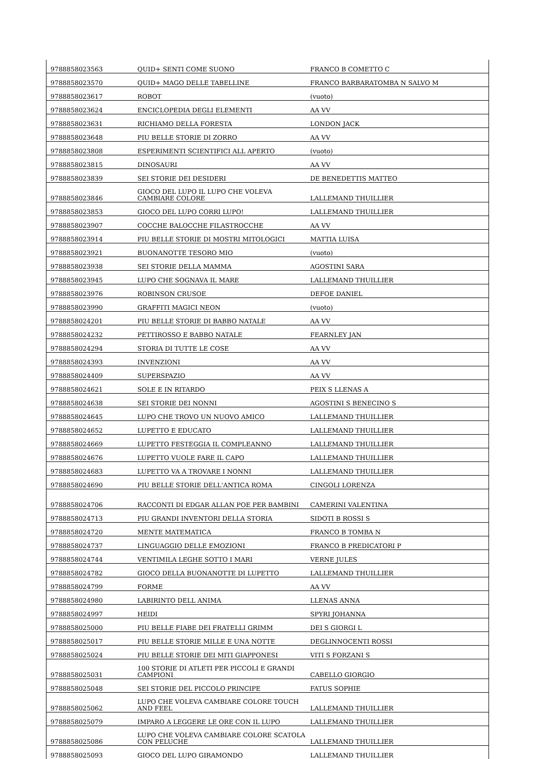| 9788858023563 | QUID+ SENTI COME SUONO | FRANCO B COMETTO C |
| 9788858023570 | QUID+ MAGO DELLE TABELLINE | FRANCO BARBARATOMBA N SALVO M |
| 9788858023617 | ROBOT | (vuoto) |
| 9788858023624 | ENCICLOPEDIA DEGLI ELEMENTI | AA VV |
| 9788858023631 | RICHIAMO DELLA FORESTA | LONDON JACK |
| 9788858023648 | PIU BELLE STORIE DI ZORRO | AA VV |
| 9788858023808 | ESPERIMENTI SCIENTIFICI ALL APERTO | (vuoto) |
| 9788858023815 | DINOSAURI | AA VV |
| 9788858023839 | SEI STORIE DEI DESIDERI | DE BENEDETTIS MATTEO |
| 9788858023846 | GIOCO DEL LUPO IL LUPO CHE VOLEVA CAMBIARE COLORE | LALLEMAND THUILLIER |
| 9788858023853 | GIOCO DEL LUPO CORRI LUPO! | LALLEMAND THUILLIER |
| 9788858023907 | COCCHE BALOCCHE FILASTROCCHE | AA VV |
| 9788858023914 | PIU BELLE STORIE DI MOSTRI MITOLOGICI | MATTIA LUISA |
| 9788858023921 | BUONANOTTE TESORO MIO | (vuoto) |
| 9788858023938 | SEI STORIE DELLA MAMMA | AGOSTINI SARA |
| 9788858023945 | LUPO CHE SOGNAVA IL MARE | LALLEMAND THUILLIER |
| 9788858023976 | ROBINSON CRUSOE | DEFOE DANIEL |
| 9788858023990 | GRAFFITI MAGICI NEON | (vuoto) |
| 9788858024201 | PIU BELLE STORIE DI BABBO NATALE | AA VV |
| 9788858024232 | PETTIROSSO E BABBO NATALE | FEARNLEY JAN |
| 9788858024294 | STORIA DI TUTTE LE COSE | AA VV |
| 9788858024393 | INVENZIONI | AA VV |
| 9788858024409 | SUPERSPAZIO | AA VV |
| 9788858024621 | SOLE E IN RITARDO | PEIX S LLENAS A |
| 9788858024638 | SEI STORIE DEI NONNI | AGOSTINI S BENECINO S |
| 9788858024645 | LUPO CHE TROVO UN NUOVO AMICO | LALLEMAND THUILLIER |
| 9788858024652 | LUPETTO E EDUCATO | LALLEMAND THUILLIER |
| 9788858024669 | LUPETTO FESTEGGIA IL COMPLEANNO | LALLEMAND THUILLIER |
| 9788858024676 | LUPETTO VUOLE FARE IL CAPO | LALLEMAND THUILLIER |
| 9788858024683 | LUPETTO VA A TROVARE I NONNI | LALLEMAND THUILLIER |
| 9788858024690 | PIU BELLE STORIE DELL'ANTICA ROMA | CINGOLI LORENZA |
| 9788858024706 | RACCONTI DI EDGAR ALLAN POE PER BAMBINI | CAMERINI VALENTINA |
| 9788858024713 | PIU GRANDI INVENTORI DELLA STORIA | SIDOTI B ROSSI S |
| 9788858024720 | MENTE MATEMATICA | FRANCO B TOMBA N |
| 9788858024737 | LINGUAGGIO DELLE EMOZIONI | FRANCO B PREDICATORI P |
| 9788858024744 | VENTIMILA LEGHE SOTTO I MARI | VERNE JULES |
| 9788858024782 | GIOCO DELLA BUONANOTTE DI LUPETTO | LALLEMAND THUILLIER |
| 9788858024799 | FORME | AA VV |
| 9788858024980 | LABIRINTO DELL ANIMA | LLENAS ANNA |
| 9788858024997 | HEIDI | SPYRI JOHANNA |
| 9788858025000 | PIU BELLE FIABE DEI FRATELLI GRIMM | DEI S GIORGI L |
| 9788858025017 | PIU BELLE STORIE MILLE E UNA NOTTE | DEGLINNOCENTI ROSSI |
| 9788858025024 | PIU BELLE STORIE DEI MITI GIAPPONESI | VITI S FORZANI S |
| 9788858025031 | 100 STORIE DI ATLETI PER PICCOLI E GRANDI CAMPIONI | CABELLO GIORGIO |
| 9788858025048 | SEI STORIE DEL PICCOLO PRINCIPE | FATUS SOPHIE |
| 9788858025062 | LUPO CHE VOLEVA CAMBIARE COLORE TOUCH AND FEEL | LALLEMAND THUILLIER |
| 9788858025079 | IMPARO A LEGGERE LE ORE CON IL LUPO | LALLEMAND THUILLIER |
| 9788858025086 | LUPO CHE VOLEVA CAMBIARE COLORE SCATOLA CON PELUCHE | LALLEMAND THUILLIER |
| 9788858025093 | GIOCO DEL LUPO GIRAMONDO | LALLEMAND THUILLIER |